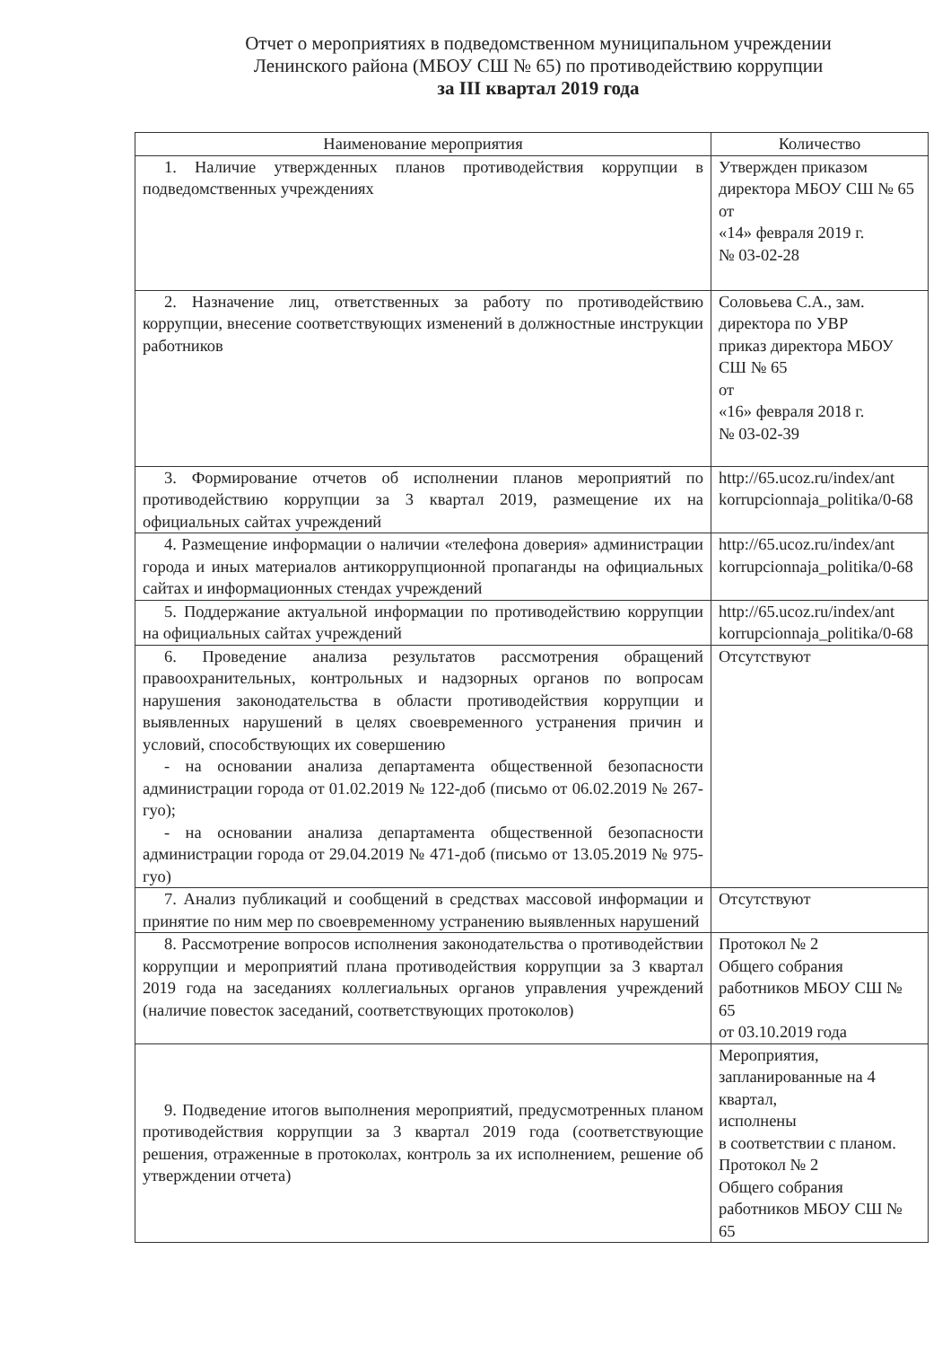Отчет о мероприятиях в подведомственном муниципальном учреждении
Ленинского района (МБОУ СШ № 65) по противодействию коррупции
за III квартал 2019 года
| Наименование мероприятия | Количество |
| --- | --- |
| 1. Наличие утвержденных планов противодействия коррупции в подведомственных учреждениях | Утвержден приказом директора МБОУ СШ № 65 от «14» февраля 2019 г. № 03-02-28 |
| 2. Назначение лиц, ответственных за работу по противодействию коррупции, внесение соответствующих изменений в должностные инструкции работников | Соловьева С.А., зам. директора по УВР приказ директора МБОУ СШ № 65 от «16» февраля 2018 г. № 03-02-39 |
| 3. Формирование отчетов об исполнении планов мероприятий по противодействию коррупции за 3 квартал 2019, размещение их на официальных сайтах учреждений | http://65.ucoz.ru/index/ant korrupcionnaja_politika/0-68 |
| 4. Размещение информации о наличии «телефона доверия» администрации города и иных материалов антикоррупционной пропаганды на официальных сайтах и информационных стендах учреждений | http://65.ucoz.ru/index/ant korrupcionnaja_politika/0-68 |
| 5. Поддержание актуальной информации по противодействию коррупции на официальных сайтах учреждений | http://65.ucoz.ru/index/ant korrupcionnaja_politika/0-68 |
| 6. Проведение анализа результатов рассмотрения обращений правоохранительных, контрольных и надзорных органов по вопросам нарушения законодательства в области противодействия коррупции и выявленных нарушений в целях своевременного устранения причин и условий, способствующих их совершению - на основании анализа департамента общественной безопасности администрации города от 01.02.2019 № 122-доб (письмо от 06.02.2019 № 267-гуо); - на основании анализа департамента общественной безопасности администрации города от 29.04.2019 № 471-доб (письмо от 13.05.2019 № 975-гуо) | Отсутствуют |
| 7. Анализ публикаций и сообщений в средствах массовой информации и принятие по ним мер по своевременному устранению выявленных нарушений | Отсутствуют |
| 8. Рассмотрение вопросов исполнения законодательства о противодействии коррупции и мероприятий плана противодействия коррупции за 3 квартал 2019 года на заседаниях коллегиальных органов управления учреждений (наличие повесток заседаний, соответствующих протоколов) | Протокол № 2 Общего собрания работников МБОУ СШ № 65 от 03.10.2019 года |
| 9. Подведение итогов выполнения мероприятий, предусмотренных планом противодействия коррупции за 3 квартал 2019 года (соответствующие решения, отраженные в протоколах, контроль за их исполнением, решение об утверждении отчета) | Мероприятия, запланированные на 4 квартал, исполнены в соответствии с планом. Протокол № 2 Общего собрания работников МБОУ СШ № 65 |